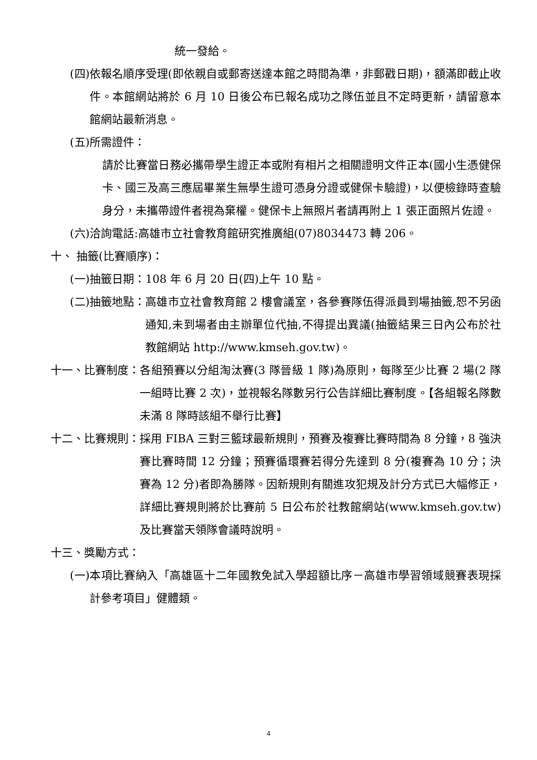統一發給。
(四) 依報名順序受理(即依親自或郵寄送達本館之時間為準，非郵戳日期)，額滿即截止收件。本館網站將於 6 月 10 日後公布已報名成功之隊伍並且不定時更新，請留意本館網站最新消息。
(五)所需證件：
請於比賽當日務必攜帶學生證正本或附有相片之相關證明文件正本(國小生憑健保卡、國三及高三應屆畢業生無學生證可憑身分證或健保卡驗證)，以便檢錄時查驗身分，未攜帶證件者視為棄權。健保卡上無照片者請再附上 1 張正面照片佐證。
(六)洽詢電話:高雄市立社會教育館研究推廣組(07)8034473 轉 206。
十、 抽籤(比賽順序)：
(一)抽籤日期：108 年 6 月 20 日(四)上午 10 點。
(二)抽籤地點： 高雄市立社會教育館 2 樓會議室，各參賽隊伍得派員到場抽籤,恕不另函通知,未到場者由主辦單位代抽,不得提出異議(抽籤結果三日內公布於社教館網站 http://www.kmseh.gov.tw)。
十一、比賽制度： 各組預賽以分組淘汰賽(3 隊晉級 1 隊)為原則，每隊至少比賽 2 場(2 隊一組時比賽 2 次)，並視報名隊數另行公告詳細比賽制度。【各組報名隊數未滿 8 隊時該組不舉行比賽】
十二、比賽規則： 採用 FIBA 三對三籃球最新規則，預賽及複賽比賽時間為 8 分鐘，8 強決賽比賽時間 12 分鐘；預賽循環賽若得分先達到 8 分(複賽為 10 分；決賽為 12 分)者即為勝隊。因新規則有關進攻犯規及計分方式已大幅修正，詳細比賽規則將於比賽前 5 日公布於社教館網站(www.kmseh.gov.tw)及比賽當天領隊會議時說明。
十三、獎勵方式：
(一) 本項比賽納入「高雄區十二年國教免試入學超額比序－高雄市學習領域競賽表現採計參考項目」健體類。
4